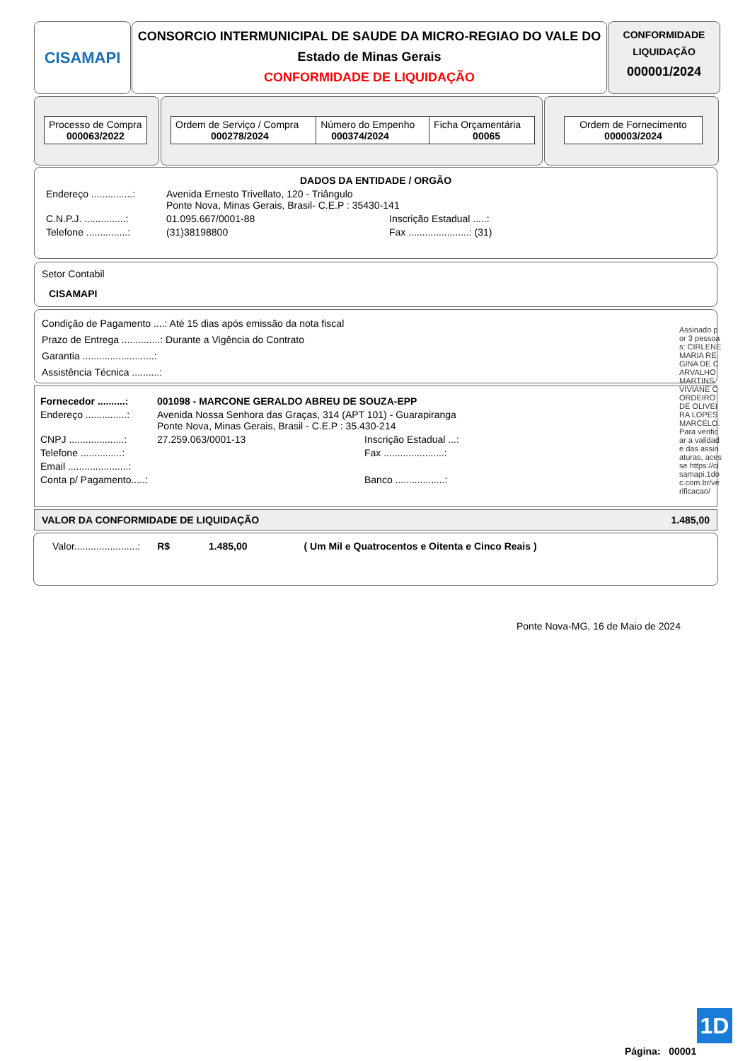CISAMAPI
CONSORCIO INTERMUNICIPAL DE SAUDE DA MICRO-REGIAO DO VALE DO
Estado de Minas Gerais
CONFORMIDADE DE LIQUIDAÇÃO
CONFORMIDADE
LIQUIDAÇÃO
000001/2024
| Processo de Compra 000063/2022 |
| Ordem de Serviço / Compra 000278/2024 | Número do Empenho 000374/2024 | Ficha Orçamentária 00065 |
| Ordem de Fornecimento 000003/2024 |
DADOS DA ENTIDADE / ORGÃO
Endereço ...............: Avenida Ernesto Trivellato, 120 - Triângulo
Ponte Nova, Minas Gerais, Brasil- C.E.P : 35430-141
C.N.P.J. ...............: 01.095.667/0001-88 Inscrição Estadual .....:
Telefone ...............: (31)38198800 Fax ......................: (31)
Setor Contabil
CISAMAPI
Condição de Pagamento ....: Até 15 dias após emissão da nota fiscal
Prazo de Entrega ..............: Durante a Vigência do Contrato
Garantia ..........................:
Assistência Técnica ..........:
Fornecedor ..........: 001098 - MARCONE GERALDO ABREU DE SOUZA-EPP
Endereço ...............: Avenida Nossa Senhora das Graças, 314 (APT 101) - Guarapiranga
Ponte Nova, Minas Gerais, Brasil - C.E.P : 35.430-214
CNPJ ....................: 27.259.063/0001-13 Inscrição Estadual ...:
Telefone ...............: Fax ......................:
Email ......................:
Conta p/ Pagamento.....: Banco ..................:
VALOR DA CONFORMIDADE DE LIQUIDAÇÃO 1.485,00
Valor.......................: R$ 1.485,00 ( Um Mil e Quatrocentos e Oitenta e Cinco Reais )
Ponte Nova-MG, 16 de Maio de 2024
1D
Página: 00001
Assinado por 3 pessoas: CIRLENE MARIA REGINA DE CARVALHO MARTINS, VIVIANE CORDEIRO DE OLIVEIRA LOPES MARCELO. Para verificar a validade das assinaturas, acesse https://cisamapi.1doc.com.br/verificacao/